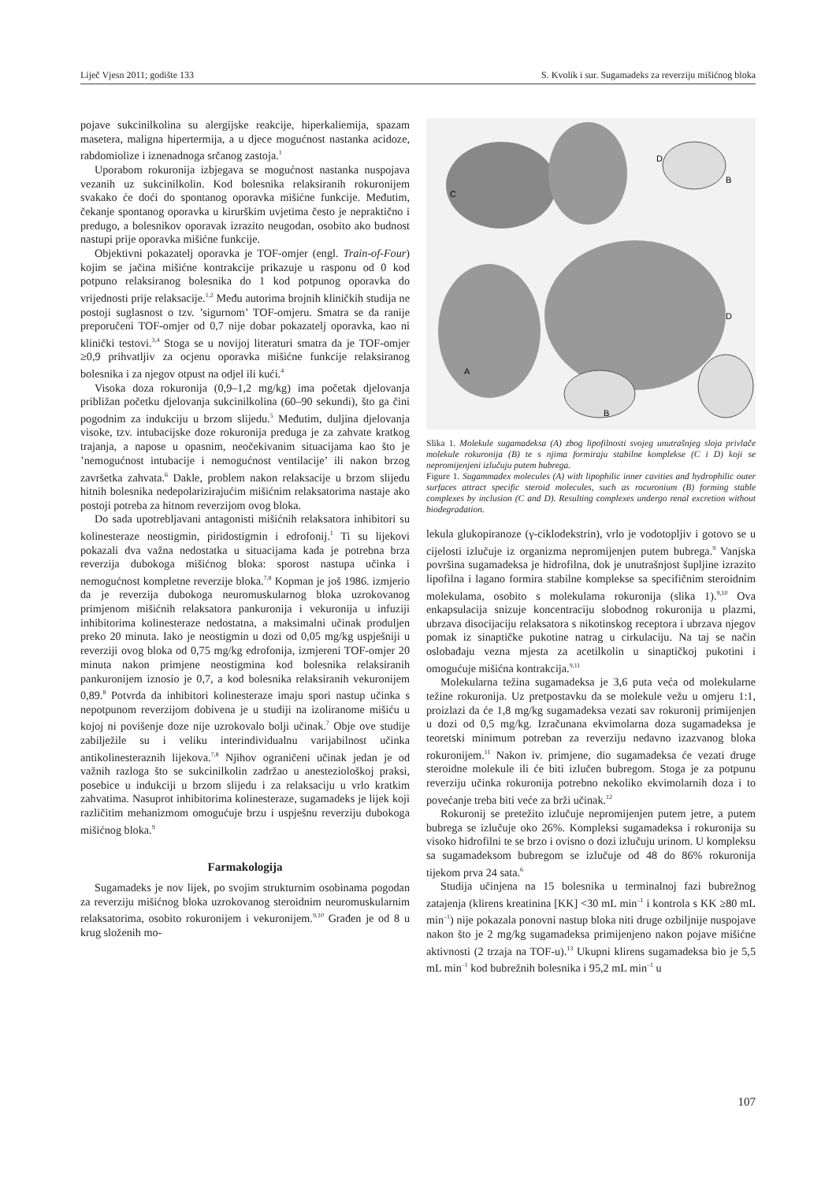Liječ Vjesn 2011; godište 133 S. Kvolik i sur. Sugamadeks za reverziju mišićnog bloka
pojave sukcinilkolina su alergijske reakcije, hiperkaliemija, spazam masetera, maligna hipertermija, a u djece mogućnost nastanka acidoze, rabdomiolize i iznenadnoga srčanog zastoja.<sup>1</sup>
Uporabom rokuronija izbjegava se mogućnost nastanka nuspojava vezanih uz sukcinilkolin. Kod bolesnika relaksiranih rokuronijem svakako će doći do spontanog oporavka mišićne funkcije. Međutim, čekanje spontanog oporavka u kirurškim uvjetima često je nepraktično i predugo, a bolesnikov oporavak izrazito neugodan, osobito ako budnost nastupi prije oporavka mišićne funkcije.
Objektivni pokazatelj oporavka je TOF-omjer (engl. Train-of-Four) kojim se jačina mišićne kontrakcije prikazuje u rasponu od 0 kod potpuno relaksiranog bolesnika do 1 kod potpunog oporavka do vrijednosti prije relaksacije.<sup>1,2</sup> Među autorima brojnih kliničkih studija ne postoji suglasnost o tzv. ’sigurnom’ TOF-omjeru. Smatra se da ranije preporučeni TOF-omjer od 0,7 nije dobar pokazatelj oporavka, kao ni klinički testovi.<sup>3,4</sup> Stoga se u novijoj literaturi smatra da je TOF-omjer ≥0,9 prihvatljiv za ocjenu oporavka mišićne funkcije relaksiranog bolesnika i za njegov otpust na odjel ili kući.<sup>4</sup>
Visoka doza rokuronija (0,9–1,2 mg/kg) ima početak djelovanja približan početku djelovanja sukcinilkolina (60–90 sekundi), što ga čini pogodnim za indukciju u brzom slijedu.<sup>5</sup> Međutim, duljina djelovanja visoke, tzv. intubacijske doze rokuronija preduga je za zahvate kratkog trajanja, a napose u opasnim, neočekivanim situacijama kao što je ’nemogućnost intubacije i nemogućnost ventilacije’ ili nakon brzog završetka zahvata.<sup>6</sup> Dakle, problem nakon relaksacije u brzom slijedu hitnih bolesnika nedepolarizirajućim mišićnim relaksatorima nastaje ako postoji potreba za hitnom reverzijom ovog bloka.
Do sada upotrebljavani antagonisti mišićnih relaksatora inhibitori su kolinesteraze neostigmin, piridostigmin i edrofonij.<sup>1</sup> Ti su lijekovi pokazali dva važna nedostatka u situacijama kada je potrebna brza reverzija dubokoga mišićnog bloka: sporost nastupa učinka i nemogućnost kompletne reverzije bloka.<sup>7,8</sup> Kopman je još 1986. izmjerio da je reverzija dubokoga neuromuskularnog bloka uzrokovanog primjenom mišićnih relaksatora pankuronija i vekuronija u infuziji inhibitorima kolinesteraze nedostatna, a maksimalni učinak produljen preko 20 minuta. Iako je neostigmin u dozi od 0,05 mg/kg uspješniji u reverziji ovog bloka od 0,75 mg/kg edrofonija, izmjereni TOF-omjer 20 minuta nakon primjene neostigmina kod bolesnika relaksiranih pankuronijem iznosio je 0,7, a kod bolesnika relaksiranih vekuronijem 0,89.<sup>8</sup> Potvrda da inhibitori kolinesteraze imaju spori nastup učinka s nepotpunom reverzijom dobivena je u studiji na izoliranome mišiću u kojoj ni povišenje doze nije uzrokovalo bolji učinak.<sup>7</sup> Obje ove studije zabilježile su i veliku interindividualnu varijabilnost učinka antikolinesteraznih lijekova.<sup>7,8</sup> Njihov ograničeni učinak jedan je od važnih razloga što se sukcinilkolin zadržao u anesteziološkoj praksi, posebice u indukciji u brzom slijedu i za relaksaciju u vrlo kratkim zahvatima. Nasuprot inhibitorima kolinesteraze, sugamadeks je lijek koji različitim mehanizmom omogućuje brzu i uspješnu reverziju dubokoga mišićnog bloka.<sup>9</sup>
Farmakologija
Sugamadeks je nov lijek, po svojim strukturnim osobinama pogodan za reverziju mišićnog bloka uzrokovanog steroidnim neuromuskularnim relaksatorima, osobito rokuronijem i vekuronijem.<sup>9,10</sup> Građen je od 8 u krug složenih mo-
C
D
B
D
A
B
Slika 1. Molekule sugamadeksa (A) zbog lipofilnosti svojeg unutrašnjeg sloja privlače molekule rokuronija (B) te s njima formiraju stabilne komplekse (C i D) koji se nepromijenjeni izlučuju putem bubrega.
Figure 1. Sugammadex molecules (A) with lipophilic inner cavities and hydrophilic outer surfaces attract specific steroid molecules, such as rocuronium (B) forming stable complexes by inclusion (C and D). Resulting complexes undergo renal excretion without biodegradation.
lekula glukopiranoze (γ-ciklodekstrin), vrlo je vodotopljiv i gotovo se u cijelosti izlučuje iz organizma nepromijenjen putem bubrega.<sup>9</sup> Vanjska površina sugamadeksa je hidrofilna, dok je unutrašnjost šupljine izrazito lipofilna i lagano formira stabilne komplekse sa specifičnim steroidnim molekulama, osobito s molekulama rokuronija (slika 1).<sup>9,10</sup> Ova enkapsulacija snizuje koncentraciju slobodnog rokuronija u plazmi, ubrzava disocijaciju relaksatora s nikotinskog receptora i ubrzava njegov pomak iz sinaptičke pukotine natrag u cirkulaciju. Na taj se način oslobađaju vezna mjesta za acetilkolin u sinaptičkoj pukotini i omogućuje mišićna kontrakcija.<sup>9,11</sup>
Molekularna težina sugamadeksa je 3,6 puta veća od molekularne težine rokuronija. Uz pretpostavku da se molekule vežu u omjeru 1:1, proizlazi da će 1,8 mg/kg sugamadeksa vezati sav rokuronij primijenjen u dozi od 0,5 mg/kg. Izračunana ekvimolarna doza sugamadeksa je teoretski minimum potreban za reverziju nedavno izazvanog bloka rokuronijem.<sup>11</sup> Nakon iv. primjene, dio sugamadeksa će vezati druge steroidne molekule ili će biti izlučen bubregom. Stoga je za potpunu reverziju učinka rokuronija potrebno nekoliko ekvimolarnih doza i to povećanje treba biti veće za brži učinak.<sup>12</sup>
Rokuronij se pretežito izlučuje nepromijenjen putem jetre, a putem bubrega se izlučuje oko 26%. Kompleksi sugamadeksa i rokuronija su visoko hidrofilni te se brzo i ovisno o dozi izlučuju urinom. U kompleksu sa sugamadeksom bubregom se izlučuje od 48 do 86% rokuronija tijekom prva 24 sata.<sup>6</sup>
Studija učinjena na 15 bolesnika u terminalnoj fazi bubrežnog zatajenja (klirens kreatinina [KK] <30 mL min<sup>–1</sup> i kontrola s KK ≥80 mL min<sup>–1</sup>) nije pokazala ponovni nastup bloka niti druge ozbiljnije nuspojave nakon što je 2 mg/kg sugamadeksa primijenjeno nakon pojave mišićne aktivnosti (2 trzaja na TOF-u).<sup>13</sup> Ukupni klirens sugamadeksa bio je 5,5 mL min<sup>–1</sup> kod bubrežnih bolesnika i 95,2 mL min<sup>–1</sup> u
107